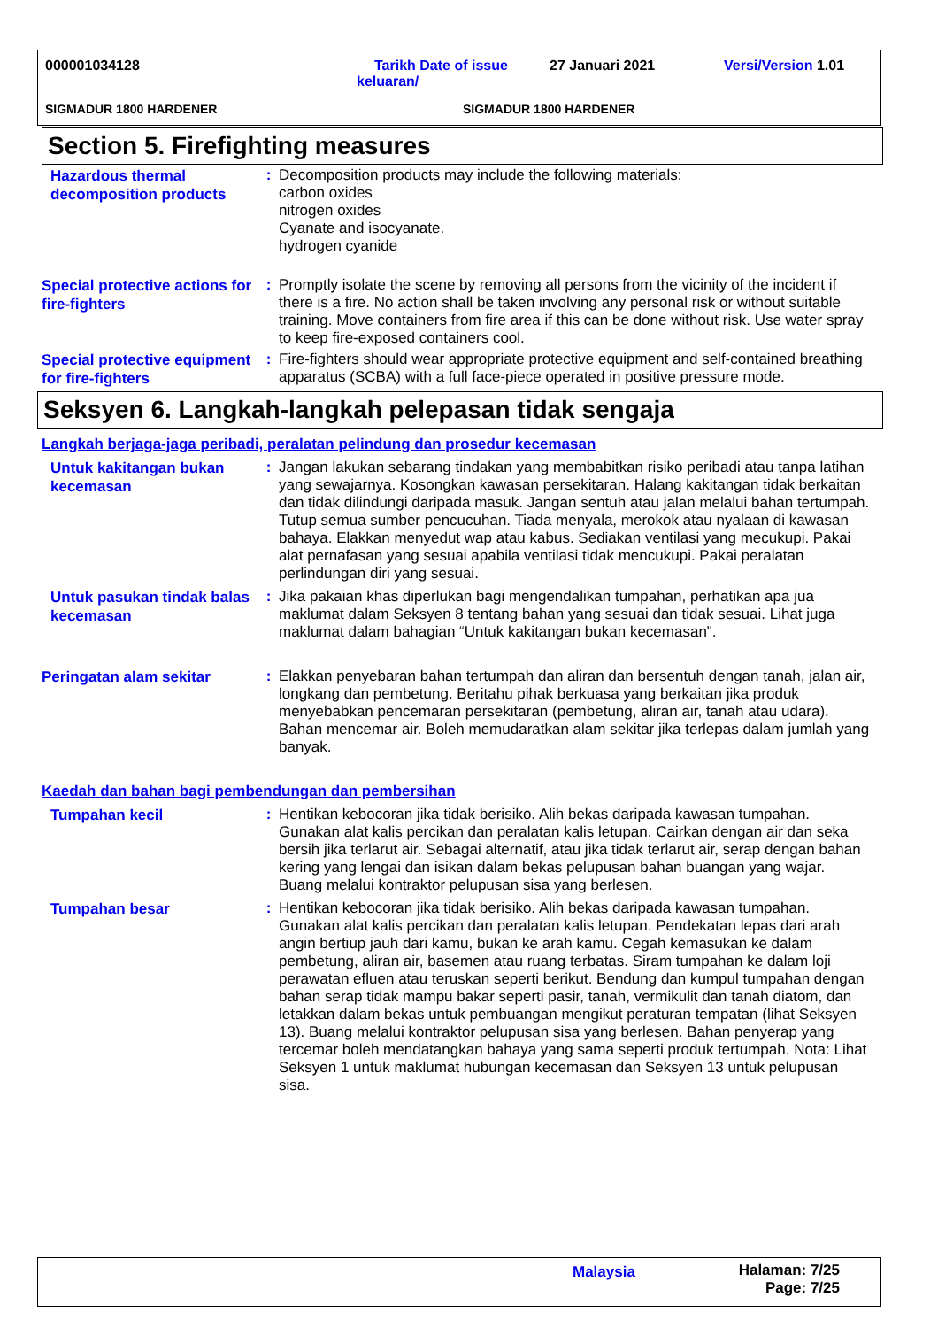000001034128
Tarikh Date of issue
keluaran/
27 Januari 2021 Versi/Version 1.01
SIGMADUR 1800 HARDENER SIGMADUR 1800 HARDENER
Section 5. Firefighting measures
Hazardous thermal decomposition products
: Decomposition products may include the following materials:
carbon oxides
nitrogen oxides
Cyanate and isocyanate.
hydrogen cyanide
Special protective actions for fire-fighters
: Promptly isolate the scene by removing all persons from the vicinity of the incident if there is a fire. No action shall be taken involving any personal risk or without suitable training. Move containers from fire area if this can be done without risk. Use water spray to keep fire-exposed containers cool.
Special protective equipment for fire-fighters
: Fire-fighters should wear appropriate protective equipment and self-contained breathing apparatus (SCBA) with a full face-piece operated in positive pressure mode.
Seksyen 6. Langkah-langkah pelepasan tidak sengaja
Langkah berjaga-jaga peribadi, peralatan pelindung dan prosedur kecemasan
Untuk kakitangan bukan kecemasan
: Jangan lakukan sebarang tindakan yang membabitkan risiko peribadi atau tanpa latihan yang sewajarnya. Kosongkan kawasan persekitaran. Halang kakitangan tidak berkaitan dan tidak dilindungi daripada masuk. Jangan sentuh atau jalan melalui bahan tertumpah. Tutup semua sumber pencucuhan. Tiada menyala, merokok atau nyalaan di kawasan bahaya. Elakkan menyedut wap atau kabus. Sediakan ventilasi yang mecukupi. Pakai alat pernafasan yang sesuai apabila ventilasi tidak mencukupi. Pakai peralatan perlindungan diri yang sesuai.
Untuk pasukan tindak balas kecemasan
: Jika pakaian khas diperlukan bagi mengendalikan tumpahan, perhatikan apa jua maklumat dalam Seksyen 8 tentang bahan yang sesuai dan tidak sesuai. Lihat juga maklumat dalam bahagian “Untuk kakitangan bukan kecemasan".
Peringatan alam sekitar
: Elakkan penyebaran bahan tertumpah dan aliran dan bersentuh dengan tanah, jalan air, longkang dan pembetung. Beritahu pihak berkuasa yang berkaitan jika produk menyebabkan pencemaran persekitaran (pembetung, aliran air, tanah atau udara). Bahan mencemar air. Boleh memudaratkan alam sekitar jika terlepas dalam jumlah yang banyak.
Kaedah dan bahan bagi pembendungan dan pembersihan
Tumpahan kecil
: Hentikan kebocoran jika tidak berisiko. Alih bekas daripada kawasan tumpahan. Gunakan alat kalis percikan dan peralatan kalis letupan. Cairkan dengan air dan seka bersih jika terlarut air. Sebagai alternatif, atau jika tidak terlarut air, serap dengan bahan kering yang lengai dan isikan dalam bekas pelupusan bahan buangan yang wajar. Buang melalui kontraktor pelupusan sisa yang berlesen.
Tumpahan besar
: Hentikan kebocoran jika tidak berisiko. Alih bekas daripada kawasan tumpahan. Gunakan alat kalis percikan dan peralatan kalis letupan. Pendekatan lepas dari arah angin bertiup jauh dari kamu, bukan ke arah kamu. Cegah kemasukan ke dalam pembetung, aliran air, basemen atau ruang terbatas. Siram tumpahan ke dalam loji perawatan efluen atau teruskan seperti berikut. Bendung dan kumpul tumpahan dengan bahan serap tidak mampu bakar seperti pasir, tanah, vermikulit dan tanah diatom, dan letakkan dalam bekas untuk pembuangan mengikut peraturan tempatan (lihat Seksyen 13). Buang melalui kontraktor pelupusan sisa yang berlesen. Bahan penyerap yang tercemar boleh mendatangkan bahaya yang sama seperti produk tertumpah. Nota: Lihat Seksyen 1 untuk maklumat hubungan kecemasan dan Seksyen 13 untuk pelupusan sisa.
Malaysia
Halaman: 7/25
Page: 7/25